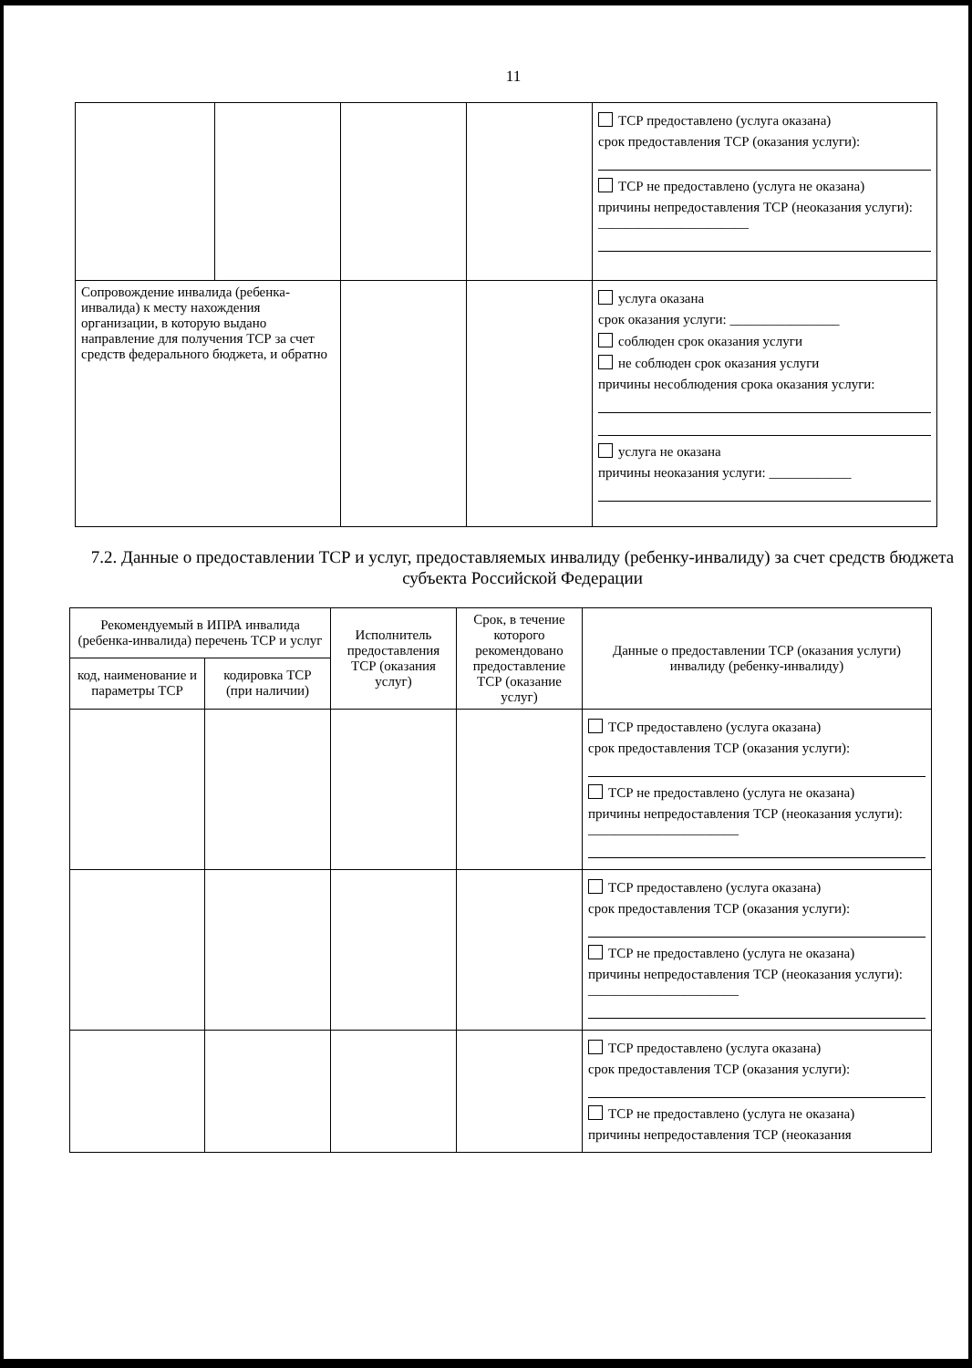11
| | | | | ТСР предоставлено (услуга оказана) срок предоставления ТСР (оказания услуги): ТСР не предоставлено (услуга не оказана) причины непредоставления ТСР (неоказания услуги): ______________________ |
| Сопровождение инвалида (ребенка-инвалида) к месту нахождения организации, в которую выдано направление для получения ТСР за счет средств федерального бюджета, и обратно | | | | услуга оказана срок оказания услуги: ________________ соблюден срок оказания услуги не соблюден срок оказания услуги причины несоблюдения срока оказания услуги: услуга не оказана причины неоказания услуги: ____________ |
7.2. Данные о предоставлении ТСР и услуг, предоставляемых инвалиду (ребенку-инвалиду) за счет средств бюджета субъекта Российской Федерации
| Рекомендуемый в ИПРА инвалида (ребенка-инвалида) перечень ТСР и услуг | | Исполнитель предоставления ТСР (оказания услуг) | Срок, в течение которого рекомендовано предоставление ТСР (оказание услуг) | Данные о предоставлении ТСР (оказания услуги) инвалиду (ребенку-инвалиду) |
| --- | --- | --- | --- | --- |
| код, наименование и параметры ТСР | кодировка ТСР (при наличии) | | | |
| | | | | ТСР предоставлено (услуга оказана) срок предоставления ТСР (оказания услуги): ТСР не предоставлено (услуга не оказана) причины непредоставления ТСР (неоказания услуги): ______________________ |
| | | | | ТСР предоставлено (услуга оказана) срок предоставления ТСР (оказания услуги): ТСР не предоставлено (услуга не оказана) причины непредоставления ТСР (неоказания услуги): ______________________ |
| | | | | ТСР предоставлено (услуга оказана) срок предоставления ТСР (оказания услуги): ТСР не предоставлено (услуга не оказана) причины непредоставления ТСР (неоказания |